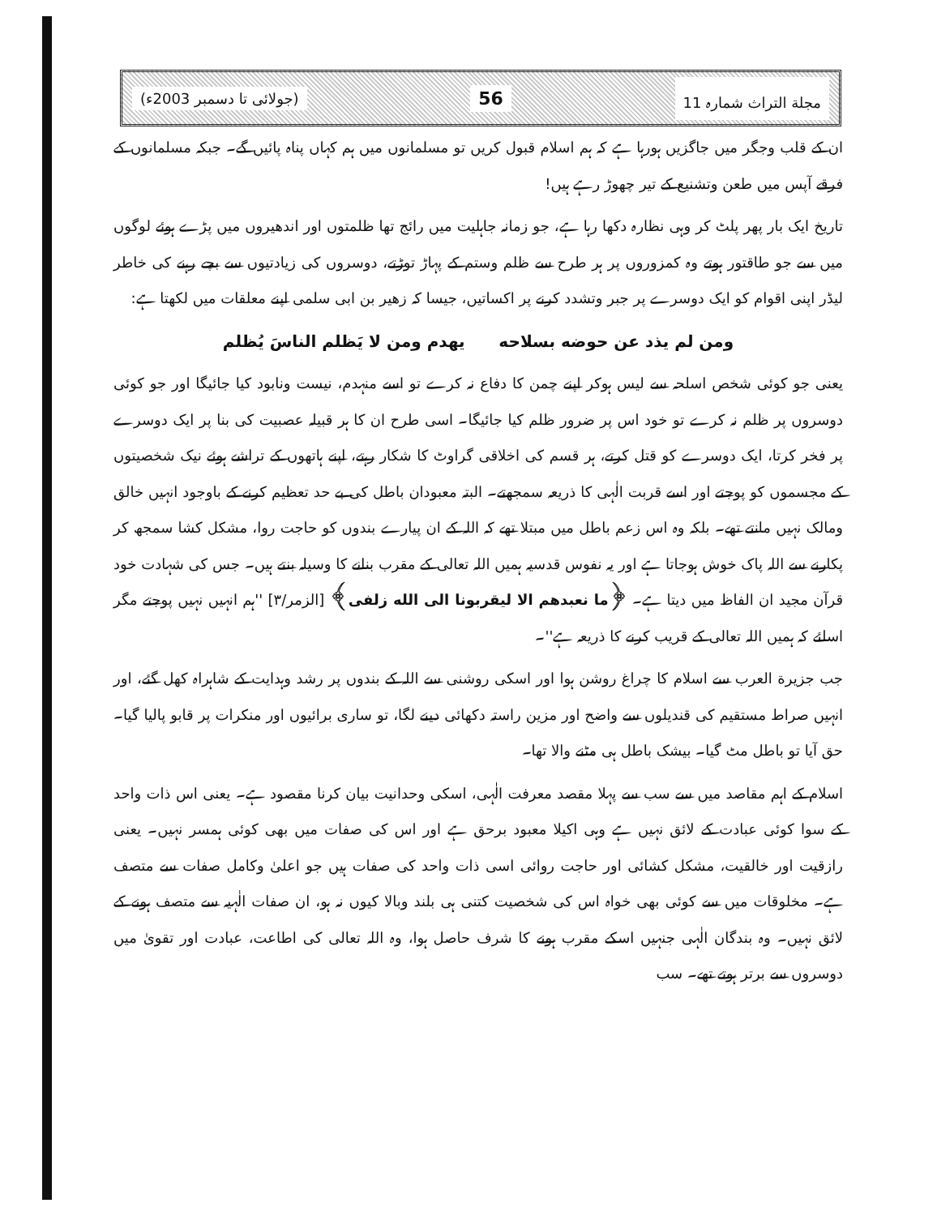مجلة التراث شمارہ 11 56 (جولائی تا دسمبر 2003ء)
ان کے قلب وجگر میں جاگزیں ہورہا ہے کہ ہم اسلام قبول کریں تو مسلمانوں میں ہم کہاں پناہ پائیں گے۔ جبکہ مسلمانوں کے فرقے آپس میں طعن وتشنیع کے تیر چھوڑ رہے ہیں!
تاریخ ایک بار پھر پلٹ کر وہی نظارہ دکھا رہا ہے، جو زمانہ جاہلیت میں رائج تھا ظلمتوں اور اندھیروں میں پڑے ہوئے لوگوں میں سے جو طاقتور ہوتے وہ کمزوروں پر ہر طرح سے ظلم وستم کے پہاڑ توڑتے، دوسروں کی زیادتیوں سے بچے رہنے کی خاطر لیڈر اپنی اقوام کو ایک دوسرے پر جبر وتشدد کرنے پر اکساتیں، جیسا کہ زهير بن ابى سلمى اپنے معلقات میں لکھتا ہے:
ومن لم يذد عن حوضه بسلاحه يهدم ومن لا يَظلم الناسَ يُظلم
یعنی جو کوئی شخص اسلحہ سے لیس ہوکر اپنے چمن کا دفاع نہ کرے تو اسے منہدم، نیست ونابود کیا جائیگا اور جو کوئی دوسروں پر ظلم نہ کرے تو خود اس پر ضرور ظلم کیا جائیگا۔ اسی طرح ان کا ہر قبیلہ عصبیت کی بنا پر ایک دوسرے پر فخر کرتا، ایک دوسرے کو قتل کرتے، ہر قسم کی اخلاقی گراوٹ کا شکار رہتے، اپنے ہاتھوں کے تراشے ہوئے نیک شخصیتوں کے مجسموں کو پوجتے اور اسے قربت الٰہی کا ذریعہ سمجھتے۔ البتہ معبودان باطل کی بے حد تعظیم کرنے کے باوجود انہیں خالق ومالک نہیں مانتے تھے۔ بلکہ وہ اس زعم باطل میں مبتلا تھے کہ اللہ کے ان پیارے بندوں کو حاجت روا، مشکل کشا سمجھ کر پکارنے سے اللہ پاک خوش ہوجاتا ہے اور یہ نفوس قدسیہ ہمیں اللہ تعالی کے مقرب بنانے کا وسیلہ بنتے ہیں۔ جس کی شہادت خود قرآن مجید ان الفاظ میں دیتا ہے۔ ﴿ما نعبدهم الا ليقربونا الى الله زلفى﴾ [الزمر/٣] ''ہم انہیں نہیں پوجتے مگر اسلئے کہ ہمیں اللہ تعالی کے قریب کرنے کا ذریعہ ہے''۔
جب جزیرة العرب سے اسلام کا چراغ روشن ہوا اور اسکی روشنی سے اللہ کے بندوں پر رشد وہدایت کے شاہراہ کھل گئے، اور انہیں صراط مستقیم کی قندیلوں سے واضح اور مزین راستہ دکھائی دینے لگا، تو ساری برائیوں اور منکرات پر قابو پالیا گیا۔ حق آیا تو باطل مٹ گیا۔ بیشک باطل ہی مٹنے والا تھا۔
اسلام کے اہم مقاصد میں سے سب سے پہلا مقصد معرفت الٰہی، اسکی وحدانیت بیان کرنا مقصود ہے۔ یعنی اس ذات واحد کے سوا کوئی عبادت کے لائق نہیں ہے وہی اکیلا معبود برحق ہے اور اس کی صفات میں بھی کوئی ہمسر نہیں۔ یعنی رازقیت اور خالقیت، مشکل کشائی اور حاجت روائی اسی ذات واحد کی صفات ہیں جو اعلیٰ وکامل صفات سے متصف ہے۔ مخلوقات میں سے کوئی بھی خواہ اس کی شخصیت کتنی ہی بلند وبالا کیوں نہ ہو، ان صفات الٰہیہ سے متصف ہونے کے لائق نہیں۔ وہ بندگان الٰہی جنہیں اسکے مقرب ہونے کا شرف حاصل ہوا، وہ اللہ تعالی کی اطاعت، عبادت اور تقویٰ میں دوسروں سے برتر ہوتے تھے۔ سب